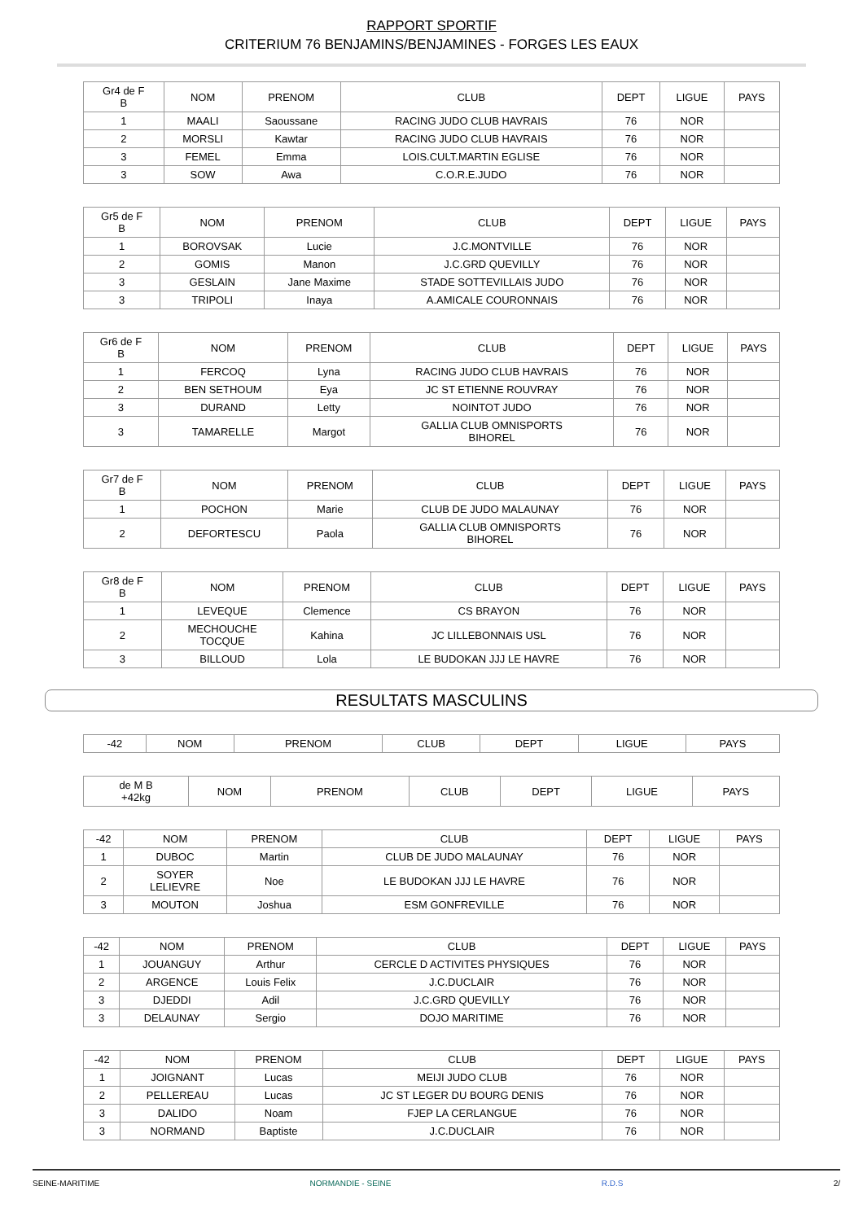RAPPORT SPORTIF
CRITERIUM 76 BENJAMINS/BENJAMINES - FORGES LES EAUX
| Gr4 de F B | NOM | PRENOM | CLUB | DEPT | LIGUE | PAYS |
| --- | --- | --- | --- | --- | --- | --- |
| 1 | MAALI | Saoussane | RACING JUDO CLUB HAVRAIS | 76 | NOR | |
| 2 | MORSLI | Kawtar | RACING JUDO CLUB HAVRAIS | 76 | NOR | |
| 3 | FEMEL | Emma | LOIS.CULT.MARTIN EGLISE | 76 | NOR | |
| 3 | SOW | Awa | C.O.R.E.JUDO | 76 | NOR | |
| Gr5 de F B | NOM | PRENOM | CLUB | DEPT | LIGUE | PAYS |
| --- | --- | --- | --- | --- | --- | --- |
| 1 | BOROVSAK | Lucie | J.C.MONTVILLE | 76 | NOR | |
| 2 | GOMIS | Manon | J.C.GRD QUEVILLY | 76 | NOR | |
| 3 | GESLAIN | Jane Maxime | STADE SOTTEVILLAIS JUDO | 76 | NOR | |
| 3 | TRIPOLI | Inaya | A.AMICALE COURONNAIS | 76 | NOR | |
| Gr6 de F B | NOM | PRENOM | CLUB | DEPT | LIGUE | PAYS |
| --- | --- | --- | --- | --- | --- | --- |
| 1 | FERCOQ | Lyna | RACING JUDO CLUB HAVRAIS | 76 | NOR | |
| 2 | BEN SETHOUM | Eya | JC ST ETIENNE ROUVRAY | 76 | NOR | |
| 3 | DURAND | Letty | NOINTOT JUDO | 76 | NOR | |
| 3 | TAMARELLE | Margot | GALLIA CLUB OMNISPORTS BIHOREL | 76 | NOR | |
| Gr7 de F B | NOM | PRENOM | CLUB | DEPT | LIGUE | PAYS |
| --- | --- | --- | --- | --- | --- | --- |
| 1 | POCHON | Marie | CLUB DE JUDO MALAUNAY | 76 | NOR | |
| 2 | DEFORTESCU | Paola | GALLIA CLUB OMNISPORTS BIHOREL | 76 | NOR | |
| Gr8 de F B | NOM | PRENOM | CLUB | DEPT | LIGUE | PAYS |
| --- | --- | --- | --- | --- | --- | --- |
| 1 | LEVEQUE | Clemence | CS BRAYON | 76 | NOR | |
| 2 | MECHOUCHE TOCQUE | Kahina | JC LILLEBONNAIS USL | 76 | NOR | |
| 3 | BILLOUD | Lola | LE BUDOKAN JJJ LE HAVRE | 76 | NOR | |
RESULTATS MASCULINS
| -42 | NOM | PRENOM | CLUB | DEPT | LIGUE | PAYS |
| de M B +42kg | NOM | PRENOM | CLUB | DEPT | LIGUE | PAYS |
| --- | --- | --- | --- | --- | --- | --- |
| -42 | NOM | PRENOM | CLUB | DEPT | LIGUE | PAYS |
| 1 | DUBOC | Martin | CLUB DE JUDO MALAUNAY | 76 | NOR | |
| 2 | SOYER LELIEVRE | Noe | LE BUDOKAN JJJ LE HAVRE | 76 | NOR | |
| 3 | MOUTON | Joshua | ESM GONFREVILLE | 76 | NOR | |
| -42 | NOM | PRENOM | CLUB | DEPT | LIGUE | PAYS |
| 1 | JOUANGUY | Arthur | CERCLE D ACTIVITES PHYSIQUES | 76 | NOR | |
| 2 | ARGENCE | Louis Felix | J.C.DUCLAIR | 76 | NOR | |
| 3 | DJEDDI | Adil | J.C.GRD QUEVILLY | 76 | NOR | |
| 3 | DELAUNAY | Sergio | DOJO MARITIME | 76 | NOR | |
| -42 | NOM | PRENOM | CLUB | DEPT | LIGUE | PAYS |
| 1 | JOIGNANT | Lucas | MEIJI JUDO CLUB | 76 | NOR | |
| 2 | PELLEREAU | Lucas | JC ST LEGER DU BOURG DENIS | 76 | NOR | |
| 3 | DALIDO | Noam | FJEP LA CERLANGUE | 76 | NOR | |
| 3 | NORMAND | Baptiste | J.C.DUCLAIR | 76 | NOR | |
SEINE-MARITIME NORMANDIE - SEINE R.D.S 2/